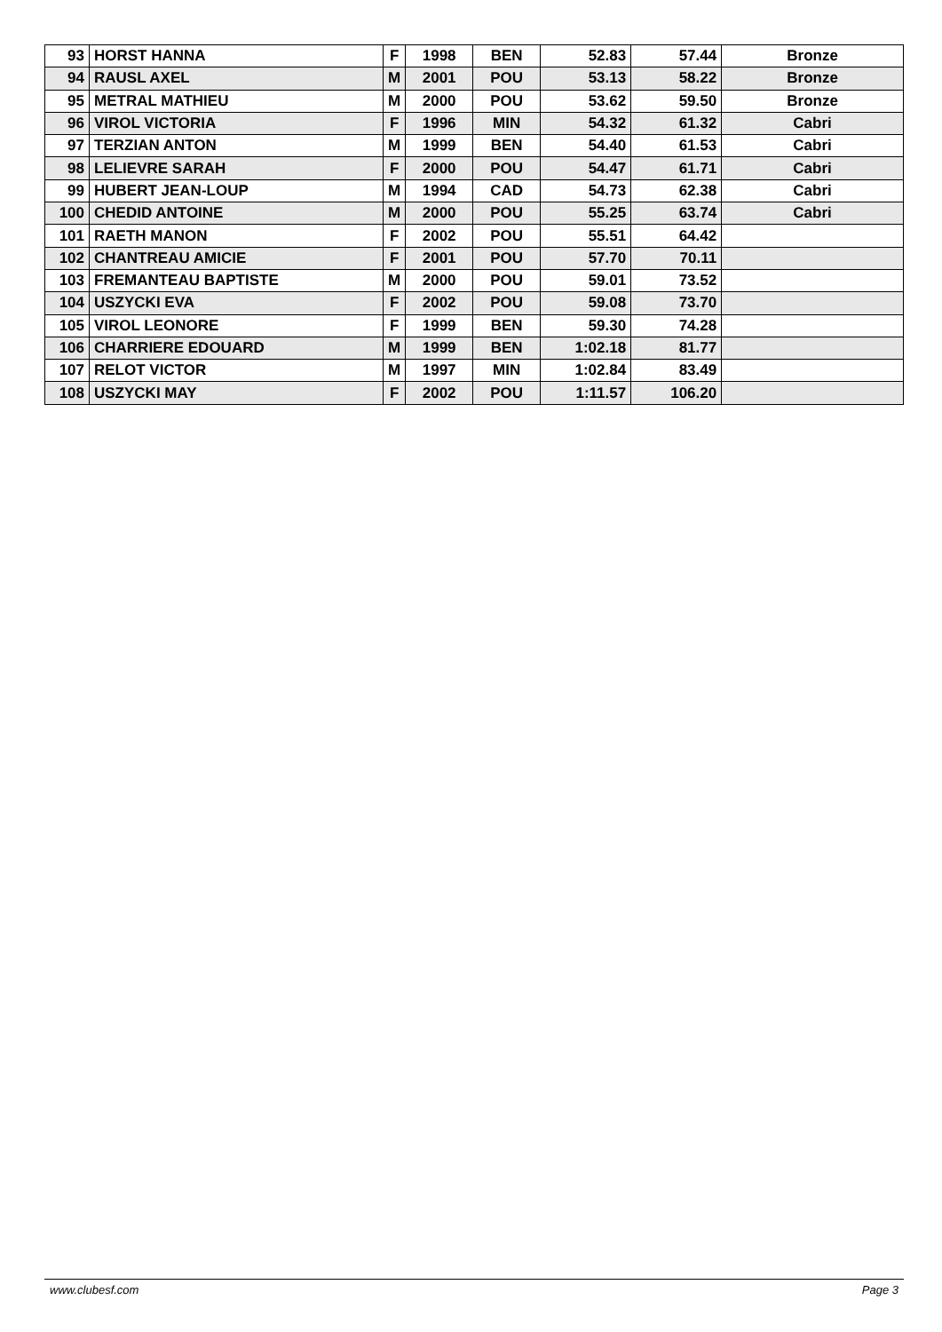| 93 | HORST HANNA | F | 1998 | BEN | 52.83 | 57.44 | Bronze |
| 94 | RAUSL AXEL | M | 2001 | POU | 53.13 | 58.22 | Bronze |
| 95 | METRAL MATHIEU | M | 2000 | POU | 53.62 | 59.50 | Bronze |
| 96 | VIROL VICTORIA | F | 1996 | MIN | 54.32 | 61.32 | Cabri |
| 97 | TERZIAN ANTON | M | 1999 | BEN | 54.40 | 61.53 | Cabri |
| 98 | LELIEVRE SARAH | F | 2000 | POU | 54.47 | 61.71 | Cabri |
| 99 | HUBERT JEAN-LOUP | M | 1994 | CAD | 54.73 | 62.38 | Cabri |
| 100 | CHEDID ANTOINE | M | 2000 | POU | 55.25 | 63.74 | Cabri |
| 101 | RAETH MANON | F | 2002 | POU | 55.51 | 64.42 | |
| 102 | CHANTREAU AMICIE | F | 2001 | POU | 57.70 | 70.11 | |
| 103 | FREMANTEAU BAPTISTE | M | 2000 | POU | 59.01 | 73.52 | |
| 104 | USZYCKI EVA | F | 2002 | POU | 59.08 | 73.70 | |
| 105 | VIROL LEONORE | F | 1999 | BEN | 59.30 | 74.28 | |
| 106 | CHARRIERE EDOUARD | M | 1999 | BEN | 1:02.18 | 81.77 | |
| 107 | RELOT VICTOR | M | 1997 | MIN | 1:02.84 | 83.49 | |
| 108 | USZYCKI MAY | F | 2002 | POU | 1:11.57 | 106.20 | |
www.clubesf.com Page 3